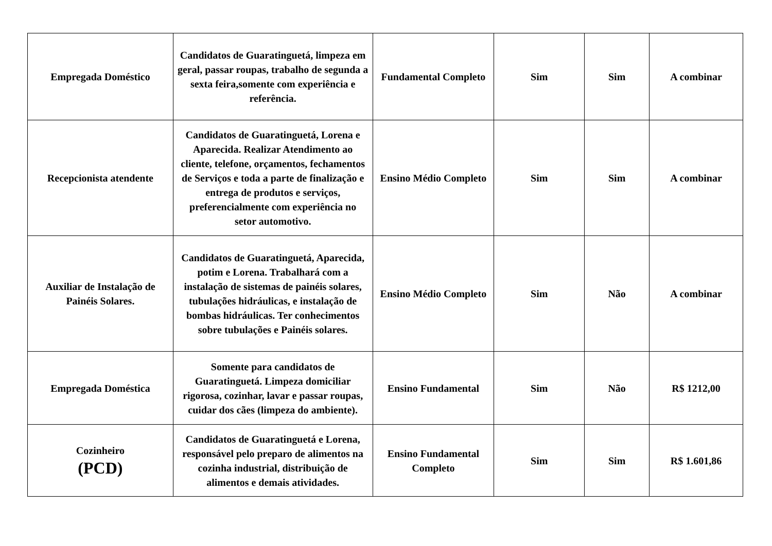| Empregada Doméstico | Candidatos de Guaratinguetá, limpeza em geral, passar roupas, trabalho de segunda a sexta feira,somente com experiência e referência. | Fundamental Completo | Sim | Sim | A combinar |
| Recepcionista atendente | Candidatos de Guaratinguetá, Lorena e Aparecida. Realizar Atendimento ao cliente, telefone, orçamentos, fechamentos de Serviços e toda a parte de finalização e entrega de produtos e serviços, preferencialmente com experiência no setor automotivo. | Ensino Médio Completo | Sim | Sim | A combinar |
| Auxiliar de Instalação de Painéis Solares. | Candidatos de Guaratinguetá, Aparecida, potim e Lorena. Trabalhará com a instalação de sistemas de painéis solares, tubulações hidráulicas, e instalação de bombas hidráulicas. Ter conhecimentos sobre tubulações e Painéis solares. | Ensino Médio Completo | Sim | Não | A combinar |
| Empregada Doméstica | Somente para candidatos de Guaratinguetá. Limpeza domiciliar rigorosa, cozinhar, lavar e passar roupas, cuidar dos cães (limpeza do ambiente). | Ensino Fundamental | Sim | Não | R$ 1212,00 |
| Cozinheiro (PCD) | Candidatos de Guaratinguetá e Lorena, responsável pelo preparo de alimentos na cozinha industrial, distribuição de alimentos e demais atividades. | Ensino Fundamental Completo | Sim | Sim | R$ 1.601,86 |